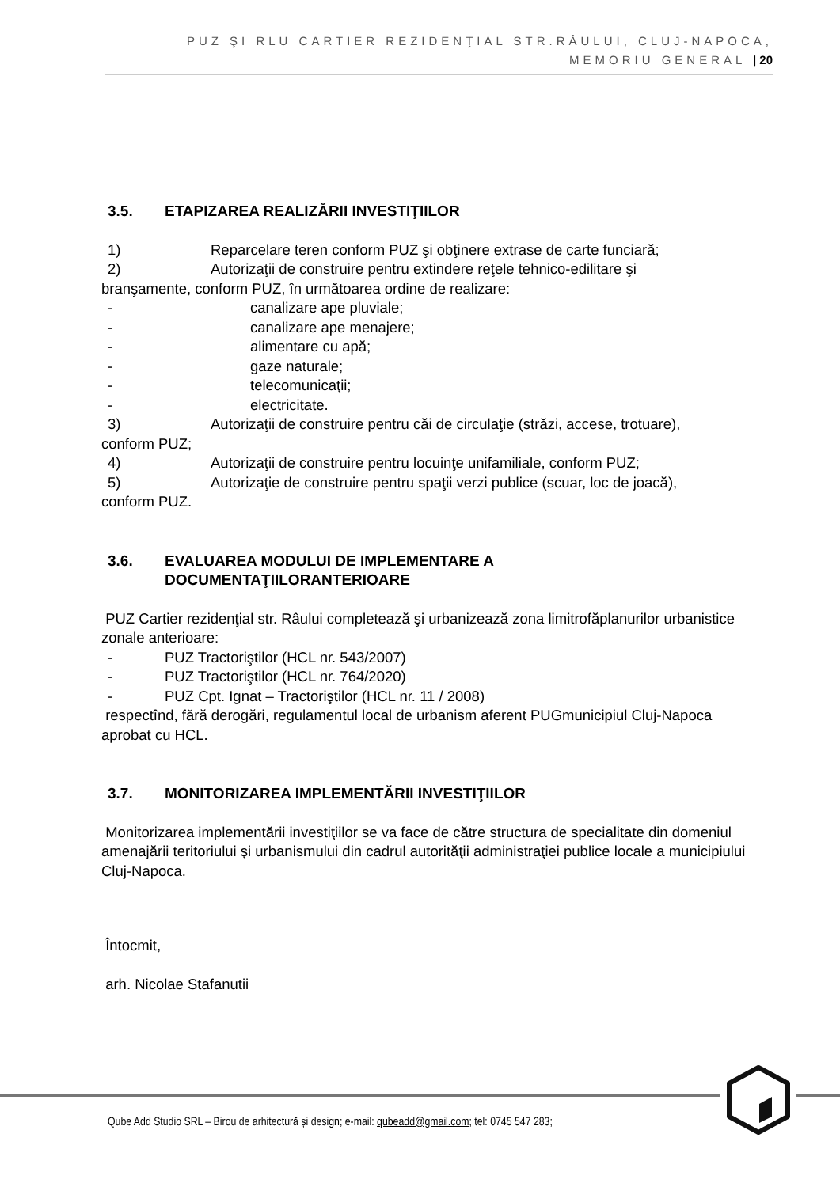PUZ ŞI RLU CARTIER REZIDENŢIAL STR.RÂULUI, CLUJ-NAPOCA,
MEMORIU GENERAL | 20
3.5. ETAPIZAREA REALIZĂRII INVESTIŢIILOR
1) Reparcelare teren conform PUZ şi obţinere extrase de carte funciară;
2) Autorizaţii de construire pentru extindere reţele tehnico-edilitare şi
branşamente, conform PUZ, în următoarea ordine de realizare:
- canalizare ape pluviale;
- canalizare ape menajere;
- alimentare cu apă;
- gaze naturale;
- telecomunicaţii;
- electricitate.
3) Autorizaţii de construire pentru căi de circulaţie (străzi, accese, trotuare),
conform PUZ;
4) Autorizaţii de construire pentru locuinţe unifamiliale, conform PUZ;
5) Autorizaţie de construire pentru spaţii verzi publice (scuar, loc de joacă),
conform PUZ.
3.6. EVALUAREA MODULUI DE IMPLEMENTARE A
DOCUMENTAŢIILORANTERIOARE
PUZ Cartier rezidenţial str. Râului completează şi urbanizează zona limitrofăplanurilor urbanistice zonale anterioare:
- PUZ Tractoriştilor (HCL nr. 543/2007)
- PUZ Tractoriştilor (HCL nr. 764/2020)
- PUZ Cpt. Ignat – Tractoriştilor (HCL nr. 11 / 2008)
respectînd, fără derogări, regulamentul local de urbanism aferent PUGmunicipiul Cluj-Napoca aprobat cu HCL.
3.7. MONITORIZAREA IMPLEMENTĂRII INVESTIŢIILOR
Monitorizarea implementării investiţiilor se va face de către structura de specialitate din domeniul amenajării teritoriului şi urbanismului din cadrul autorităţii administraţiei publice locale a municipiului Cluj-Napoca.
Întocmit,
arh. Nicolae Stafanutii
Qube Add Studio SRL – Birou de arhitectură și design; e-mail: qubeadd@gmail.com; tel: 0745 547 283;